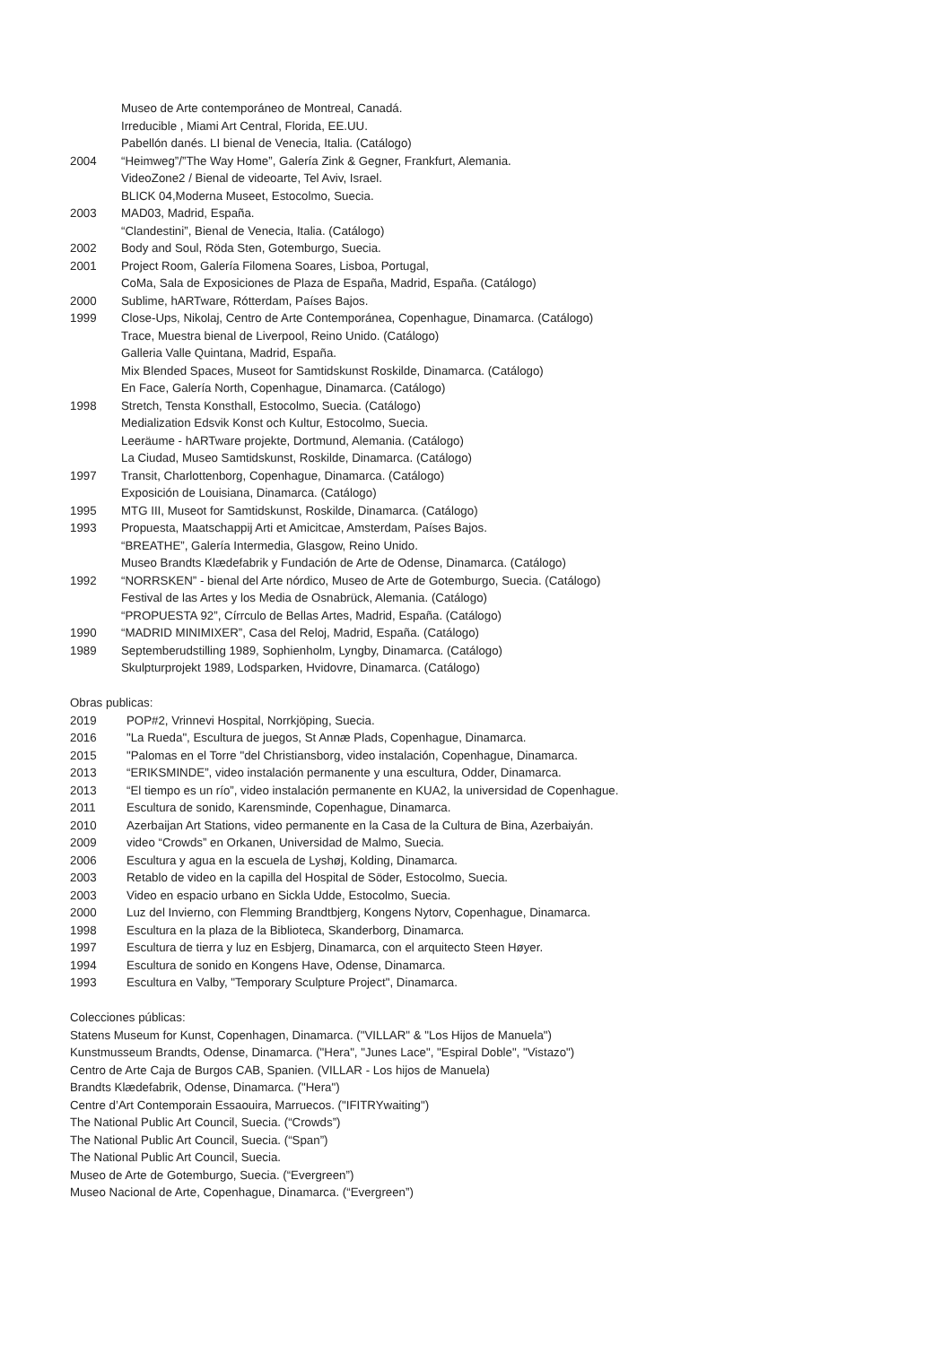Museo de Arte contemporáneo de Montreal, Canadá.
Irreducible , Miami Art Central, Florida, EE.UU.
Pabellón danés. LI bienal de Venecia, Italia. (Catálogo)
2004 “Heimweg”/”The Way Home”, Galería Zink & Gegner, Frankfurt, Alemania.
VideoZone2 / Bienal de videoarte, Tel Aviv, Israel.
BLICK 04,Moderna Museet, Estocolmo, Suecia.
2003 MAD03, Madrid, España.
“Clandestini”, Bienal de Venecia, Italia. (Catálogo)
2002 Body and Soul, Röda Sten, Gotemburgo, Suecia.
2001 Project Room, Galería Filomena Soares, Lisboa, Portugal,
CoMa, Sala de Exposiciones de Plaza de España, Madrid, España. (Catálogo)
2000 Sublime, hARTware, Rótterdam, Países Bajos.
1999 Close-Ups, Nikolaj, Centro de Arte Contemporánea, Copenhague, Dinamarca. (Catálogo)
Trace, Muestra bienal de Liverpool, Reino Unido. (Catálogo)
Galleria Valle Quintana, Madrid, España.
Mix Blended Spaces, Museot for Samtidskunst Roskilde, Dinamarca. (Catálogo)
En Face, Galería North, Copenhague, Dinamarca. (Catálogo)
1998 Stretch, Tensta Konsthall, Estocolmo, Suecia. (Catálogo)
Medialization Edsvik Konst och Kultur, Estocolmo, Suecia.
Leeräume - hARTware projekte, Dortmund, Alemania. (Catálogo)
La Ciudad, Museo Samtidskunst, Roskilde, Dinamarca. (Catálogo)
1997 Transit, Charlottenborg, Copenhague, Dinamarca. (Catálogo)
Exposición de Louisiana, Dinamarca. (Catálogo)
1995 MTG III, Museot for Samtidskunst, Roskilde, Dinamarca. (Catálogo)
1993 Propuesta, Maatschappij Arti et Amicitcae, Amsterdam, Países Bajos.
“BREATHE”, Galería Intermedia, Glasgow, Reino Unido.
Museo Brandts Klædefabrik y Fundación de Arte de Odense, Dinamarca. (Catálogo)
1992 “NORRSKEN” - bienal del Arte nórdico, Museo de Arte de Gotemburgo, Suecia. (Catálogo)
Festival de las Artes y los Media de Osnabrück, Alemania. (Catálogo)
“PROPUESTA 92”, Círrculo de Bellas Artes, Madrid, España. (Catálogo)
1990 “MADRID MINIMIXER”, Casa del Reloj, Madrid, España. (Catálogo)
1989 Septemberudstilling 1989, Sophienholm, Lyngby, Dinamarca. (Catálogo)
Skulpturprojekt 1989, Lodsparken, Hvidovre, Dinamarca. (Catálogo)
Obras publicas:
2019 POP#2, Vrinnevi Hospital, Norrkjöping, Suecia.
2016 "La Rueda", Escultura de juegos, St Annæ Plads, Copenhague, Dinamarca.
2015 "Palomas en el Torre "del Christiansborg, video instalación, Copenhague, Dinamarca.
2013 “ERIKSMINDE”, video instalación permanente y una escultura, Odder, Dinamarca.
2013 “El tiempo es un río”, video instalación permanente en KUA2, la universidad de Copenhague.
2011 Escultura de sonido, Karensminde, Copenhague, Dinamarca.
2010 Azerbaijan Art Stations, video permanente en la Casa de la Cultura de Bina, Azerbaiyán.
2009 video “Crowds” en Orkanen, Universidad de Malmo, Suecia.
2006 Escultura y agua en la escuela de Lyshøj, Kolding, Dinamarca.
2003 Retablo de video en la capilla del Hospital de Söder, Estocolmo, Suecia.
2003 Video en espacio urbano en Sickla Udde, Estocolmo, Suecia.
2000 Luz del Invierno, con Flemming Brandtbjerg, Kongens Nytorv, Copenhague, Dinamarca.
1998 Escultura en la plaza de la Biblioteca, Skanderborg, Dinamarca.
1997 Escultura de tierra y luz en Esbjerg, Dinamarca, con el arquitecto Steen Høyer.
1994 Escultura de sonido en Kongens Have, Odense, Dinamarca.
1993 Escultura en Valby, "Temporary Sculpture Project", Dinamarca.
Colecciones públicas:
Statens Museum for Kunst, Copenhagen, Dinamarca. ("VILLAR" & "Los Hijos de Manuela")
Kunstmusseum Brandts, Odense, Dinamarca. ("Hera", "Junes Lace", "Espiral Doble", "Vistazo")
Centro de Arte Caja de Burgos CAB, Spanien. (VILLAR - Los hijos de Manuela)
Brandts Klædefabrik, Odense, Dinamarca. ("Hera")
Centre d’Art Contemporain Essaouira, Marruecos. ("IFITRYwaiting")
The National Public Art Council, Suecia. (“Crowds”)
The National Public Art Council, Suecia. (“Span”)
The National Public Art Council, Suecia.
Museo de Arte de Gotemburgo, Suecia. (“Evergreen”)
Museo Nacional de Arte, Copenhague, Dinamarca. (“Evergreen”)